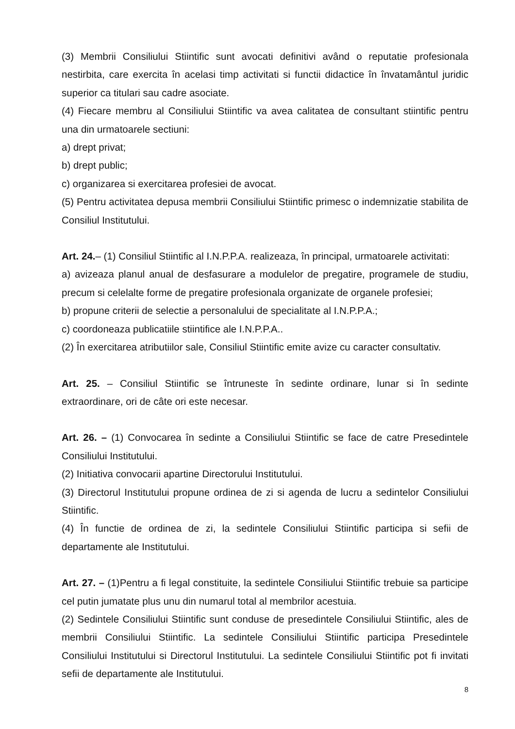(3) Membrii Consiliului Stiintific sunt avocati definitivi având o reputatie profesionala nestirbita, care exercita în acelasi timp activitati si functii didactice în învatamântul juridic superior ca titulari sau cadre asociate.
(4) Fiecare membru al Consiliului Stiintific va avea calitatea de consultant stiintific pentru una din urmatoarele sectiuni:
a) drept privat;
b) drept public;
c) organizarea si exercitarea profesiei de avocat.
(5) Pentru activitatea depusa membrii Consiliului Stiintific primesc o indemnizatie stabilita de Consiliul Institutului.
Art. 24.– (1) Consiliul Stiintific al I.N.P.P.A. realizeaza, în principal, urmatoarele activitati:
a) avizeaza planul anual de desfasurare a modulelor de pregatire, programele de studiu, precum si celelalte forme de pregatire profesionala organizate de organele profesiei;
b) propune criterii de selectie a personalului de specialitate al I.N.P.P.A.;
c) coordoneaza publicatiile stiintifice ale I.N.P.P.A..
(2) În exercitarea atributiilor sale, Consiliul Stiintific emite avize cu caracter consultativ.
Art. 25. – Consiliul Stiintific se întruneste în sedinte ordinare, lunar si în sedinte extraordinare, ori de câte ori este necesar.
Art. 26. – (1) Convocarea în sedinte a Consiliului Stiintific se face de catre Presedintele Consiliului Institutului.
(2) Initiativa convocarii apartine Directorului Institutului.
(3) Directorul Institutului propune ordinea de zi si agenda de lucru a sedintelor Consiliului Stiintific.
(4) În functie de ordinea de zi, la sedintele Consiliului Stiintific participa si sefii de departamente ale Institutului.
Art. 27. – (1)Pentru a fi legal constituite, la sedintele Consiliului Stiintific trebuie sa participe cel putin jumatate plus unu din numarul total al membrilor acestuia.
(2) Sedintele Consiliului Stiintific sunt conduse de presedintele Consiliului Stiintific, ales de membrii Consiliului Stiintific. La sedintele Consiliului Stiintific participa Presedintele Consiliului Institutului si Directorul Institutului. La sedintele Consiliului Stiintific pot fi invitati sefii de departamente ale Institutului.
8